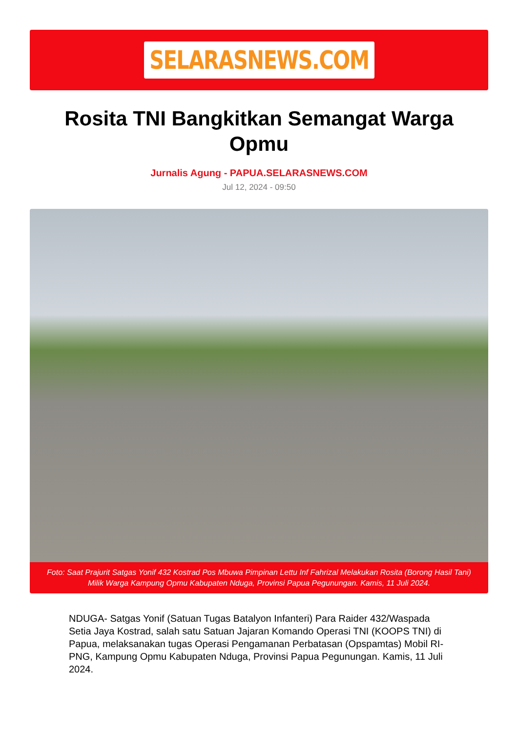SELARASNEWS.COM
Rosita TNI Bangkitkan Semangat Warga Opmu
Jurnalis Agung - PAPUA.SELARASNEWS.COM
Jul 12, 2024 - 09:50
Foto: Saat Prajurit Satgas Yonif 432 Kostrad Pos Mbuwa Pimpinan Lettu Inf Fahrizal Melakukan Rosita (Borong Hasil Tani) Milik Warga Kampung Opmu Kabupaten Nduga, Provinsi Papua Pegunungan. Kamis, 11 Juli 2024.
NDUGA- Satgas Yonif (Satuan Tugas Batalyon Infanteri) Para Raider 432/Waspada Setia Jaya Kostrad, salah satu Satuan Jajaran Komando Operasi TNI (KOOPS TNI) di Papua, melaksanakan tugas Operasi Pengamanan Perbatasan (Opspamtas) Mobil RI-PNG, Kampung Opmu Kabupaten Nduga, Provinsi Papua Pegunungan. Kamis, 11 Juli 2024.